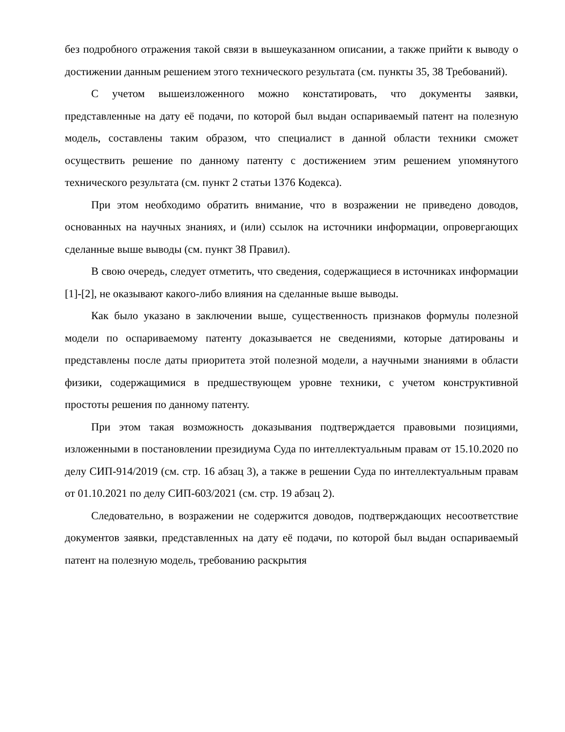без подробного отражения такой связи в вышеуказанном описании, а также прийти к выводу о достижении данным решением этого технического результата (см. пункты 35, 38 Требований).
С учетом вышеизложенного можно констатировать, что документы заявки, представленные на дату её подачи, по которой был выдан оспариваемый патент на полезную модель, составлены таким образом, что специалист в данной области техники сможет осуществить решение по данному патенту с достижением этим решением упомянутого технического результата (см. пункт 2 статьи 1376 Кодекса).
При этом необходимо обратить внимание, что в возражении не приведено доводов, основанных на научных знаниях, и (или) ссылок на источники информации, опровергающих сделанные выше выводы (см. пункт 38 Правил).
В свою очередь, следует отметить, что сведения, содержащиеся в источниках информации [1]-[2], не оказывают какого-либо влияния на сделанные выше выводы.
Как было указано в заключении выше, существенность признаков формулы полезной модели по оспариваемому патенту доказывается не сведениями, которые датированы и представлены после даты приоритета этой полезной модели, а научными знаниями в области физики, содержащимися в предшествующем уровне техники, с учетом конструктивной простоты решения по данному патенту.
При этом такая возможность доказывания подтверждается правовыми позициями, изложенными в постановлении президиума Суда по интеллектуальным правам от 15.10.2020 по делу СИП-914/2019 (см. стр. 16 абзац 3), а также в решении Суда по интеллектуальным правам от 01.10.2021 по делу СИП-603/2021 (см. стр. 19 абзац 2).
Следовательно, в возражении не содержится доводов, подтверждающих несоответствие документов заявки, представленных на дату её подачи, по которой был выдан оспариваемый патент на полезную модель, требованию раскрытия